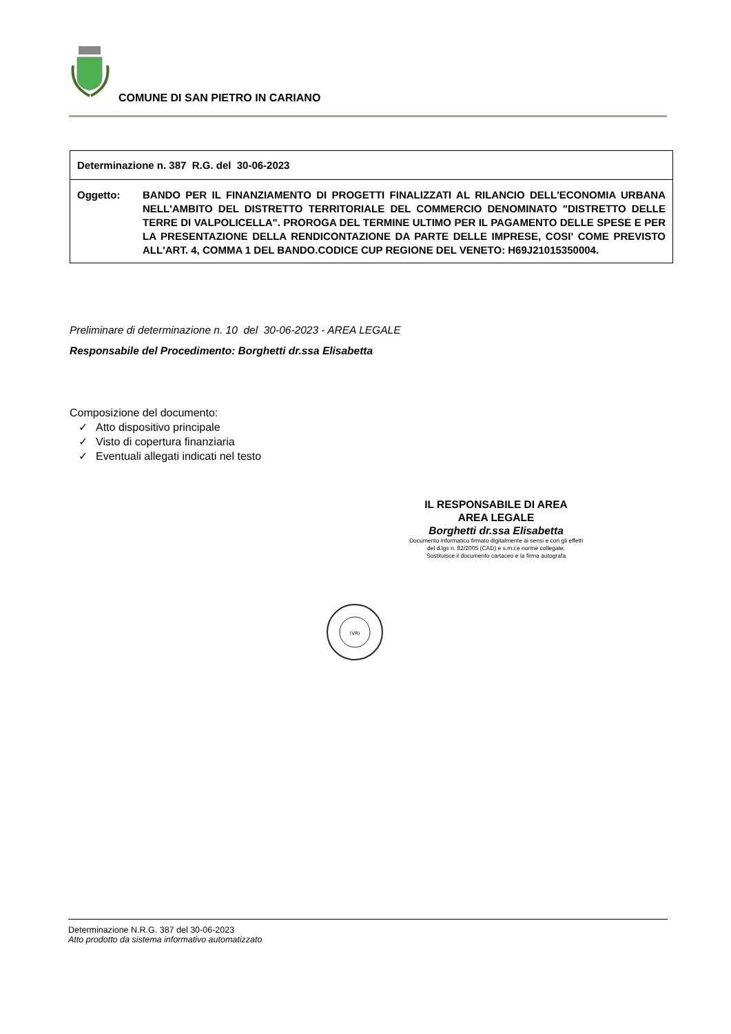COMUNE DI SAN PIETRO IN CARIANO
Determinazione n. 387 R.G. del 30-06-2023
Oggetto: BANDO PER IL FINANZIAMENTO DI PROGETTI FINALIZZATI AL RILANCIO DELL'ECONOMIA URBANA NELL'AMBITO DEL DISTRETTO TERRITORIALE DEL COMMERCIO DENOMINATO "DISTRETTO DELLE TERRE DI VALPOLICELLA". PROROGA DEL TERMINE ULTIMO PER IL PAGAMENTO DELLE SPESE E PER LA PRESENTAZIONE DELLA RENDICONTAZIONE DA PARTE DELLE IMPRESE, COSI' COME PREVISTO ALL'ART. 4, COMMA 1 DEL BANDO.CODICE CUP REGIONE DEL VENETO: H69J21015350004.
Preliminare di determinazione n. 10 del 30-06-2023 - AREA LEGALE
Responsabile del Procedimento: Borghetti dr.ssa Elisabetta
Composizione del documento:
✓ Atto dispositivo principale
✓ Visto di copertura finanziaria
✓ Eventuali allegati indicati nel testo
IL RESPONSABILE DI AREA
AREA LEGALE
Borghetti dr.ssa Elisabetta
Documento informatico firmato digitalmente ai sensi e con gli effetti
del d.lgs n. 82/2005 (CAD) e s.m.i;e norme collegate;
Sostituisce il documento cartaceo e la firma autografa
(VR)
Determinazione N.R.G. 387 del 30-06-2023
Atto prodotto da sistema informativo automatizzato